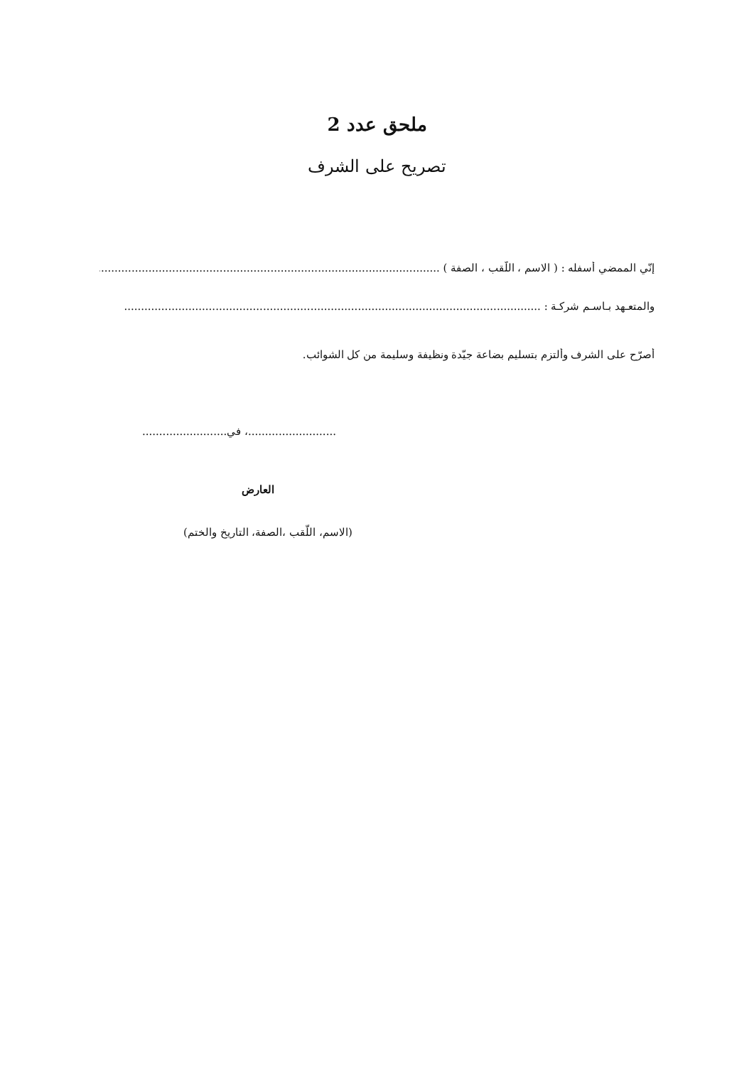ملحق عدد 2
تصريح على الشرف
إنّي الممضي أسفله : ( الاسم ، اللّقب ، الصفة ) ..............................................................................................................
والمتعـهد بـاسـم شركـة : ...........................................................................................................................
أصرّح على الشرف وألتزم بتسليم بضاعة جيّدة ونظيفة وسليمة من كل الشوائب.
..........................، في.........................
العارض
(الاسم، اللّقب ،الصفة، التاريخ والختم)